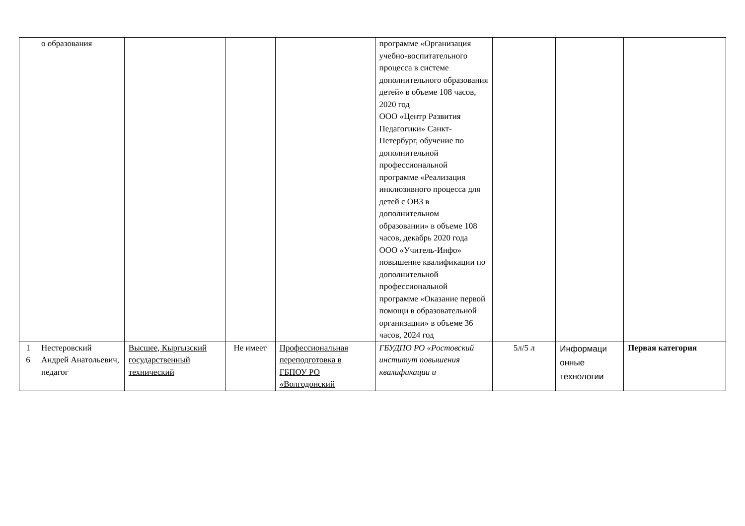| | о образования | | | | программе «Организация учебно-воспитательного процесса в системе дополнительного образования детей» в объеме 108 часов, 2020 год ООО «Центр Развития Педагогики» Санкт-Петербург, обучение по дополнительной профессиональной программе «Реализация инклюзивного процесса для детей с ОВЗ в дополнительном образовании» в объеме 108 часов, декабрь 2020 года ООО «Учитель-Инфо» повышение квалификации по дополнительной профессиональной программе «Оказание первой помощи в образовательной организации» в объеме 36 часов, 2024 год | | | |
| 1 6 | Нестеровский Андрей Анатольевич, педагог | Высшее, Кыргызский государственный технический | Не имеет | Профессиональная переподготовка в ГБПОУ РО «Волгодонский | ГБУДПО РО «Ростовский институт повышения квалификации и | 5л/5 л | Информаци онные технологии | Первая категория |